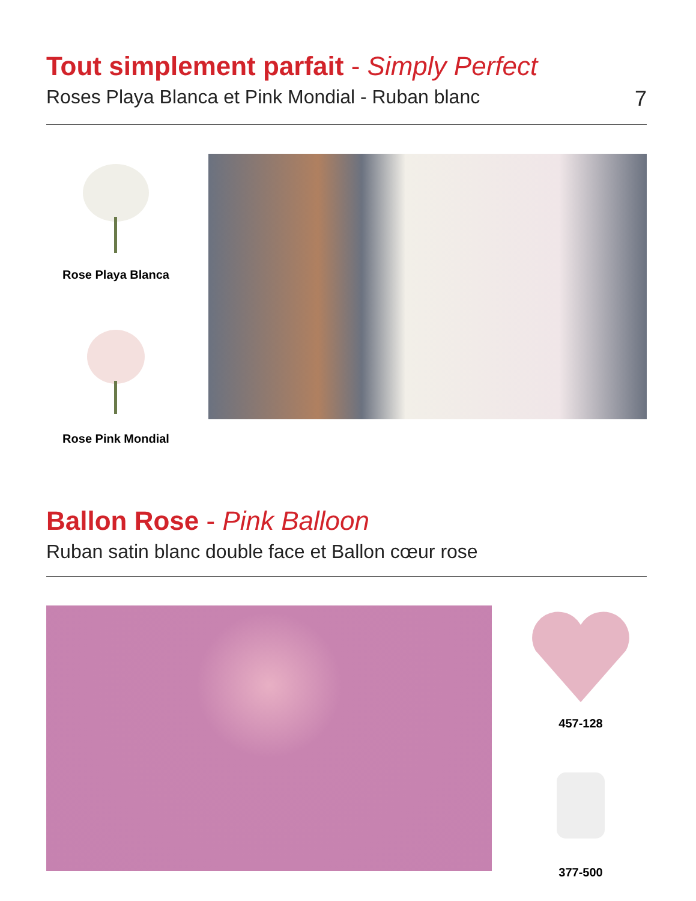Tout simplement parfait - Simply Perfect
Roses Playa Blanca et Pink Mondial - Ruban blanc 7
Rose Playa Blanca
Rose Pink Mondial
Ballon Rose - Pink Balloon
Ruban satin blanc double face et Ballon cœur rose
457-128
377-500